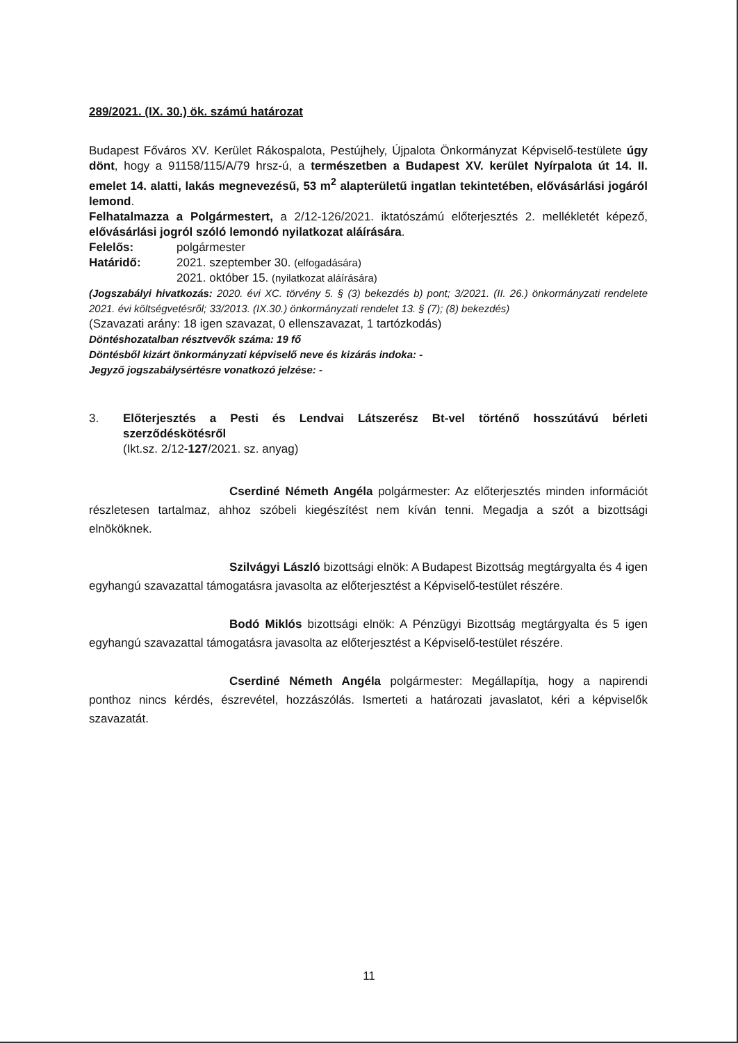289/2021. (IX. 30.) ök. számú határozat
Budapest Főváros XV. Kerület Rákospalota, Pestújhely, Újpalota Önkormányzat Képviselő-testülete úgy dönt, hogy a 91158/115/A/79 hrsz-ú, a természetben a Budapest XV. kerület Nyírpalota út 14. II. emelet 14. alatti, lakás megnevezésű, 53 m<sup>2</sup> alapterületű ingatlan tekintetében, elővásárlási jogáról lemond.
Felhatalmazza a Polgármestert, a 2/12-126/2021. iktatószámú előterjesztés 2. mellékletét képező, elővásárlási jogról szóló lemondó nyilatkozat aláírására.
Felelős: polgármester
Határidő: 2021. szeptember 30. (elfogadására)
2021. október 15. (nyilatkozat aláírására)
(Jogszabályi hivatkozás: 2020. évi XC. törvény 5. § (3) bekezdés b) pont; 3/2021. (II. 26.) önkormányzati rendelete 2021. évi költségvetésről; 33/2013. (IX.30.) önkormányzati rendelet 13. § (7); (8) bekezdés)
(Szavazati arány: 18 igen szavazat, 0 ellenszavazat, 1 tartózkodás)
Döntéshozatalban résztvevők száma: 19 fő
Döntésből kizárt önkormányzati képviselő neve és kizárás indoka: -
Jegyző jogszabálysértésre vonatkozó jelzése: -
3. Előterjesztés a Pesti és Lendvai Látszerész Bt-vel történő hosszútávú bérleti szerződéskötésről
(Ikt.sz. 2/12-127/2021. sz. anyag)
Cserdiné Németh Angéla polgármester: Az előterjesztés minden információt részletesen tartalmaz, ahhoz szóbeli kiegészítést nem kíván tenni. Megadja a szót a bizottsági elnököknek.
Szilvágyi László bizottsági elnök: A Budapest Bizottság megtárgyalta és 4 igen egyhangú szavazattal támogatásra javasolta az előterjesztést a Képviselő-testület részére.
Bodó Miklós bizottsági elnök: A Pénzügyi Bizottság megtárgyalta és 5 igen egyhangú szavazattal támogatásra javasolta az előterjesztést a Képviselő-testület részére.
Cserdiné Németh Angéla polgármester: Megállapítja, hogy a napirendi ponthoz nincs kérdés, észrevétel, hozzászólás. Ismerteti a határozati javaslatot, kéri a képviselők szavazatát.
11